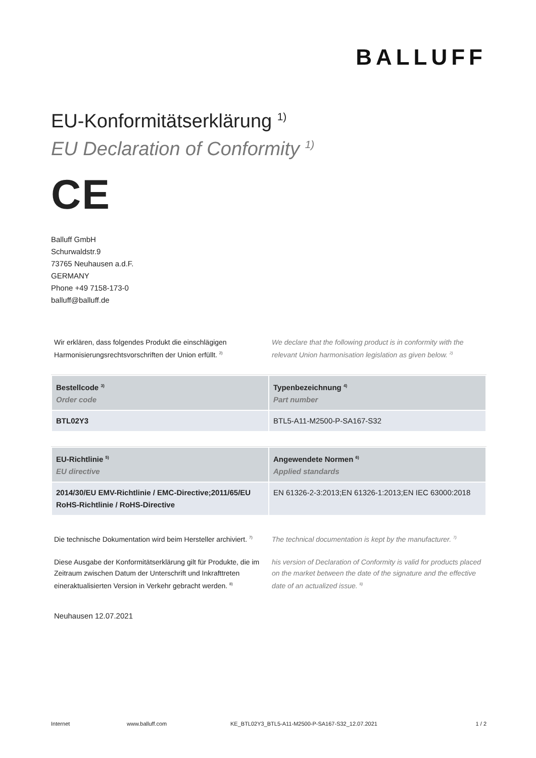BALLUFF
EU-Konformitätserklärung <sup>1)</sup>
EU Declaration of Conformity <sup>1)</sup>
CE
Balluff GmbH
Schurwaldstr.9
73765 Neuhausen a.d.F.
GERMANY
Phone +49 7158-173-0
balluff@balluff.de
Wir erklären, dass folgendes Produkt die einschlägigen Harmonisierungsrechtsvorschriften der Union erfüllt. <sup>2)</sup>
We declare that the following product is in conformity with the relevant Union harmonisation legislation as given below. <sup>2)</sup>
| Bestellcode <sup>3)</sup> Order code | Typenbezeichnung <sup>4)</sup> Part number |
| --- | --- |
| BTL02Y3 | BTL5-A11-M2500-P-SA167-S32 |
| EU-Richtlinie <sup>5)</sup> EU directive | Angewendete Normen <sup>6)</sup> Applied standards |
| --- | --- |
| 2014/30/EU EMV-Richtlinie / EMC-Directive;2011/65/EU RoHS-Richtlinie / RoHS-Directive | EN 61326-2-3:2013;EN 61326-1:2013;EN IEC 63000:2018 |
Die technische Dokumentation wird beim Hersteller archiviert. <sup>7)</sup>
The technical documentation is kept by the manufacturer. <sup>7)</sup>
Diese Ausgabe der Konformitätserklärung gilt für Produkte, die im Zeitraum zwischen Datum der Unterschrift und Inkrafttreten eineraktualisierten Version in Verkehr gebracht werden. <sup>8)</sup>
his version of Declaration of Conformity is valid for products placed on the market between the date of the signature and the effective date of an actualized issue. <sup>8)</sup>
Neuhausen 12.07.2021
Internet www.balluff.com KE_BTL02Y3_BTL5-A11-M2500-P-SA167-S32_12.07.2021 1 / 2